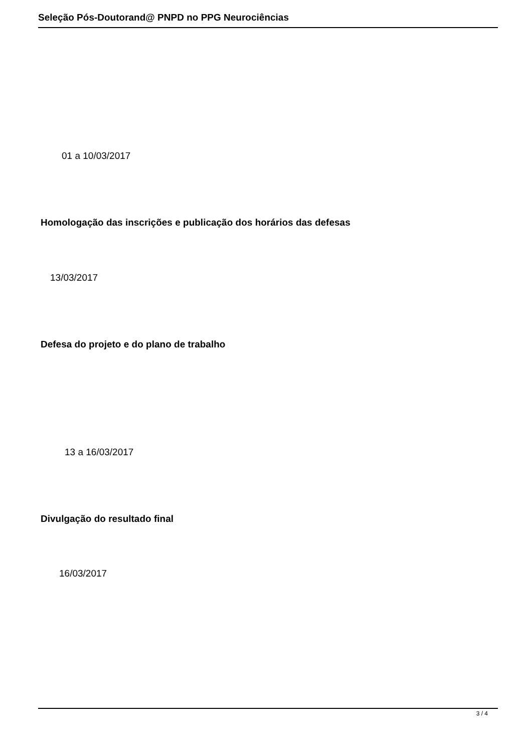Seleção Pós-Doutorand@ PNPD no PPG Neurociências
01 a 10/03/2017
Homologação das inscrições e publicação dos horários das defesas
13/03/2017
Defesa do projeto e do plano de trabalho
13 a 16/03/2017
Divulgação do resultado final
16/03/2017
3 / 4